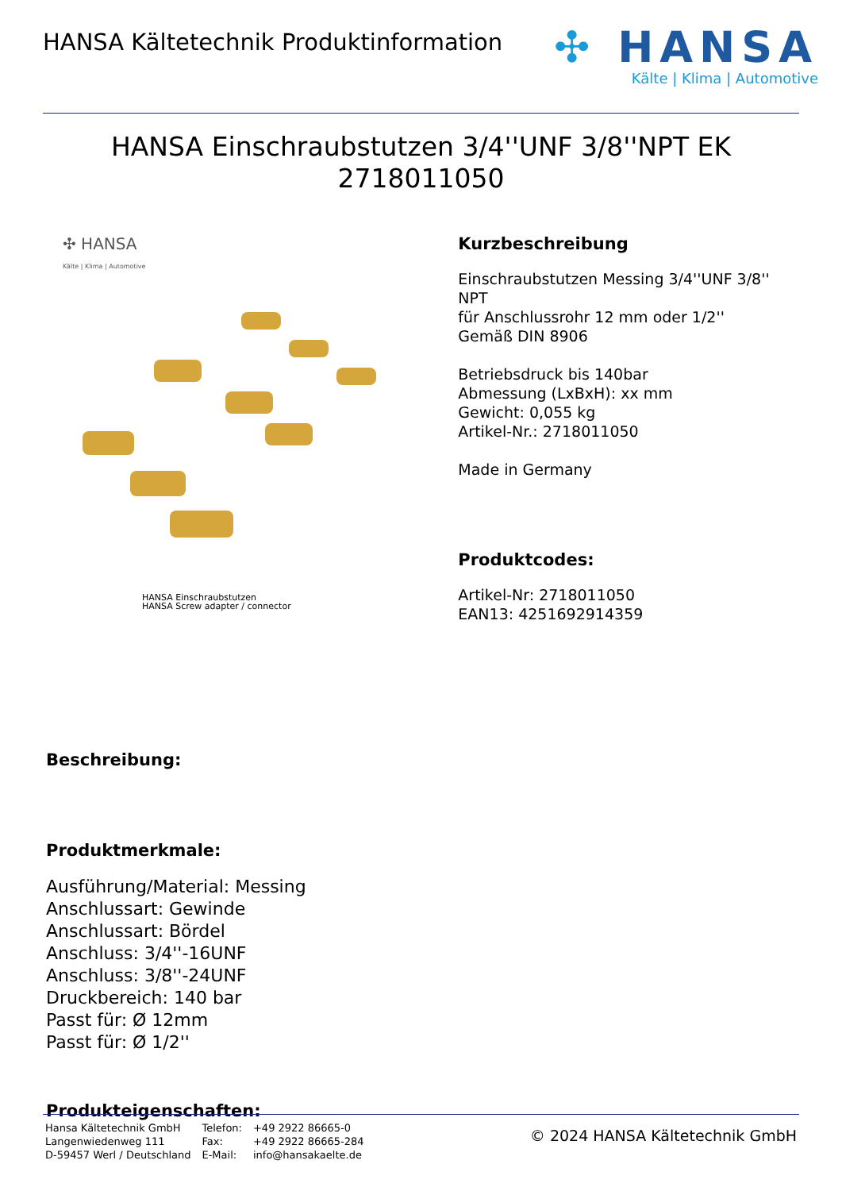HANSA Kältetechnik Produktinformation
✣ HANSA
Kälte | Klima | Automotive
HANSA Einschraubstutzen 3/4''UNF 3/8''NPT EK
2718011050
✣ HANSA
Kälte | Klima | Automotive
HANSA Einschraubstutzen
HANSA Screw adapter / connector
Kurzbeschreibung
Einschraubstutzen Messing 3/4''UNF 3/8'' NPT
für Anschlussrohr 12 mm oder 1/2''
Gemäß DIN 8906
Betriebsdruck bis 140bar
Abmessung (LxBxH): xx mm
Gewicht: 0,055 kg
Artikel-Nr.: 2718011050
Made in Germany
Produktcodes:
Artikel-Nr: 2718011050
EAN13: 4251692914359
Beschreibung:
Produktmerkmale:
Ausführung/Material: Messing
Anschlussart: Gewinde
Anschlussart: Bördel
Anschluss: 3/4''-16UNF
Anschluss: 3/8''-24UNF
Druckbereich: 140 bar
Passt für: Ø 12mm
Passt für: Ø 1/2''
Produkteigenschaften:
Hansa Kältetechnik GmbH
Langenwiedenweg 111
D-59457 Werl / Deutschland
Telefon:
Fax:
E-Mail:
+49 2922 86665-0
+49 2922 86665-284
info@hansakaelte.de
© 2024 HANSA Kältetechnik GmbH